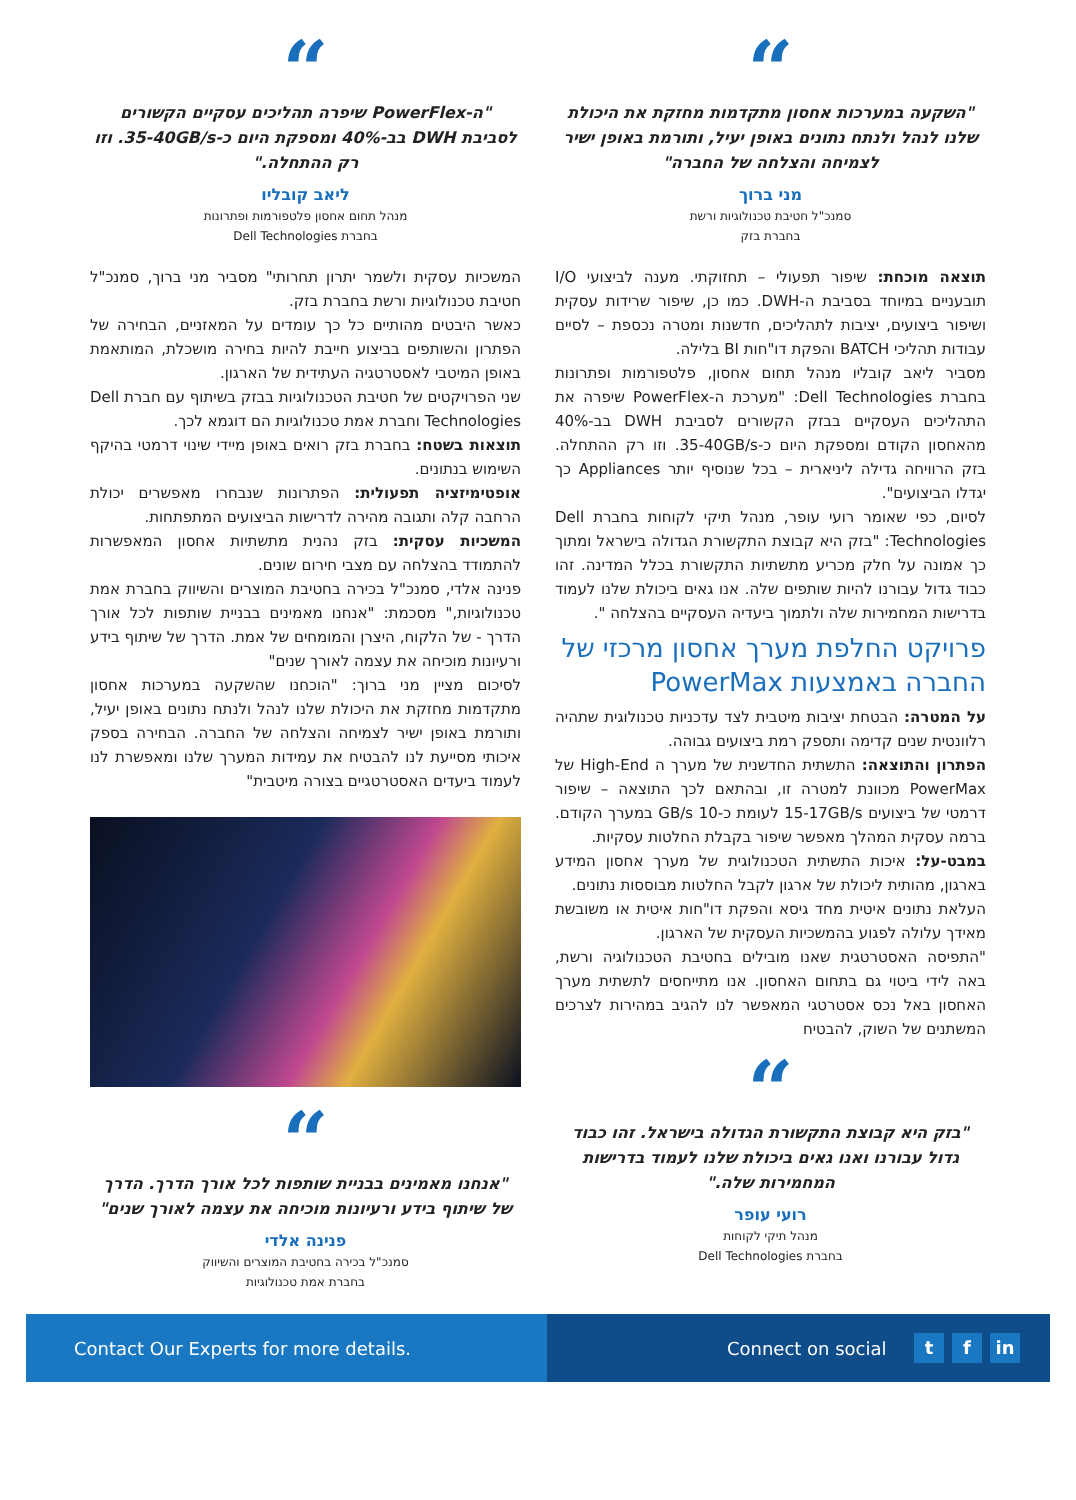“
"השקעה במערכות אחסון מתקדמות מחזקת את היכולת שלנו לנהל ולנתח נתונים באופן יעיל, ותורמת באופן ישיר לצמיחה והצלחה של החברה"
מני ברוך
סמנכ"ל חטיבת טכנולוגיות ורשת
בחברת בזק
תוצאה מוכחת: שיפור תפעולי – תחזוקתי. מענה לביצועי I/O תובעניים במיוחד בסביבת ה-DWH. כמו כן, שיפור שרידות עסקית ושיפור ביצועים, יציבות לתהליכים, חדשנות ומטרה נכספת – לסיים עבודות תהליכי BATCH והפקת דו"חות BI בלילה.
מסביר ליאב קובליו מנהל תחום אחסון, פלטפורמות ופתרונות בחברת Dell Technologies: "מערכת ה-PowerFlex שיפרה את התהליכים העסקיים בבזק הקשורים לסביבת DWH בב-40% מהאחסון הקודם ומספקת היום כ-35-40GB/s. וזו רק ההתחלה. בזק הרוויחה גדילה ליניארית – בכל שנוסיף יותר Appliances כך יגדלו הביצועים".
לסיום, כפי שאומר רועי עופר, מנהל תיקי לקוחות בחברת Dell Technologies: "בזק היא קבוצת התקשורת הגדולה בישראל ומתוך כך אמונה על חלק מכריע מתשתיות התקשורת בכלל המדינה. זהו כבוד גדול עבורנו להיות שותפים שלה. אנו גאים ביכולת שלנו לעמוד בדרישות המחמירות שלה ולתמוך ביעדיה העסקיים בהצלחה ".
פרויקט החלפת מערך אחסון מרכזי של החברה באמצעות PowerMax
על המטרה: הבטחת יציבות מיטבית לצד עדכניות טכנולוגית שתהיה רלוונטית שנים קדימה ותספק רמת ביצועים גבוהה.
הפתרון והתוצאה: התשתית החדשנית של מערך ה High-End של PowerMax מכוונת למטרה זו, ובהתאם לכך התוצאה – שיפור דרמטי של ביצועים 15-17GB/s לעומת כ-10 GB/s במערך הקודם. ברמה עסקית המהלך מאפשר שיפור בקבלת החלטות עסקיות.
במבט-על: איכות התשתית הטכנולוגית של מערך אחסון המידע בארגון, מהותית ליכולת של ארגון לקבל החלטות מבוססות נתונים.
העלאת נתונים איטית מחד גיסא והפקת דו"חות איטית או משובשת מאידך עלולה לפגוע בהמשכיות העסקית של הארגון.
"התפיסה האסטרטגית שאנו מובילים בחטיבת הטכנולוגיה ורשת, באה לידי ביטוי גם בתחום האחסון. אנו מתייחסים לתשתית מערך האחסון באל נכס אסטרטגי המאפשר לנו להגיב במהירות לצרכים המשתנים של השוק, להבטיח
“
"בזק היא קבוצת התקשורת הגדולה בישראל. זהו כבוד גדול עבורנו ואנו גאים ביכולת שלנו לעמוד בדרישות המחמירות שלה."
רועי עופר
מנהל תיקי לקוחות
בחברת Dell Technologies
“
"ה-PowerFlex שיפרה תהליכים עסקיים הקשורים לסביבת DWH בב-40% ומספקת היום כ-35-40GB/s. וזו רק ההתחלה."
ליאב קובליו
מנהל תחום אחסון פלטפורמות ופתרונות
בחברת Dell Technologies
המשכיות עסקית ולשמר יתרון תחרותי" מסביר מני ברוך, סמנכ"ל חטיבת טכנולוגיות ורשת בחברת בזק.
כאשר היבטים מהותיים כל כך עומדים על המאזניים, הבחירה של הפתרון והשותפים בביצוע חייבת להיות בחירה מושכלת, המותאמת באופן המיטבי לאסטרטגיה העתידית של הארגון.
שני הפרויקטים של חטיבת הטכנולוגיות בבזק בשיתוף עם חברת Dell Technologies וחברת אמת טכנולוגיות הם דוגמא לכך.
תוצאות בשטח: בחברת בזק רואים באופן מיידי שינוי דרמטי בהיקף השימוש בנתונים.
אופטימיזציה תפעולית: הפתרונות שנבחרו מאפשרים יכולת הרחבה קלה ותגובה מהירה לדרישות הביצועים המתפתחות.
המשכיות עסקית: בזק נהנית מתשתיות אחסון המאפשרות להתמודד בהצלחה עם מצבי חירום שונים.
פנינה אלדי, סמנכ"ל בכירה בחטיבת המוצרים והשיווק בחברת אמת טכנולוגיות," מסכמת: "אנחנו מאמינים בבניית שותפות לכל אורך הדרך - של הלקוח, היצרן והמומחים של אמת. הדרך של שיתוף בידע ורעיונות מוכיחה את עצמה לאורך שנים"
לסיכום מציין מני ברוך: "הוכחנו שהשקעה במערכות אחסון מתקדמות מחזקת את היכולת שלנו לנהל ולנתח נתונים באופן יעיל, ותורמת באופן ישיר לצמיחה והצלחה של החברה. הבחירה בספק איכותי מסייעת לנו להבטיח את עמידות המערך שלנו ומאפשרת לנו לעמוד ביעדים האסטרטגיים בצורה מיטבית"
“
"אנחנו מאמינים בבניית שותפות לכל אורך הדרך. הדרך של שיתוף בידע ורעיונות מוכיחה את עצמה לאורך שנים"
פנינה אלדי
סמנכ"ל בכירה בחטיבת המוצרים והשיווק
בחברת אמת טכנולוגיות
Contact Our Experts for more details.
Connect on social t f in